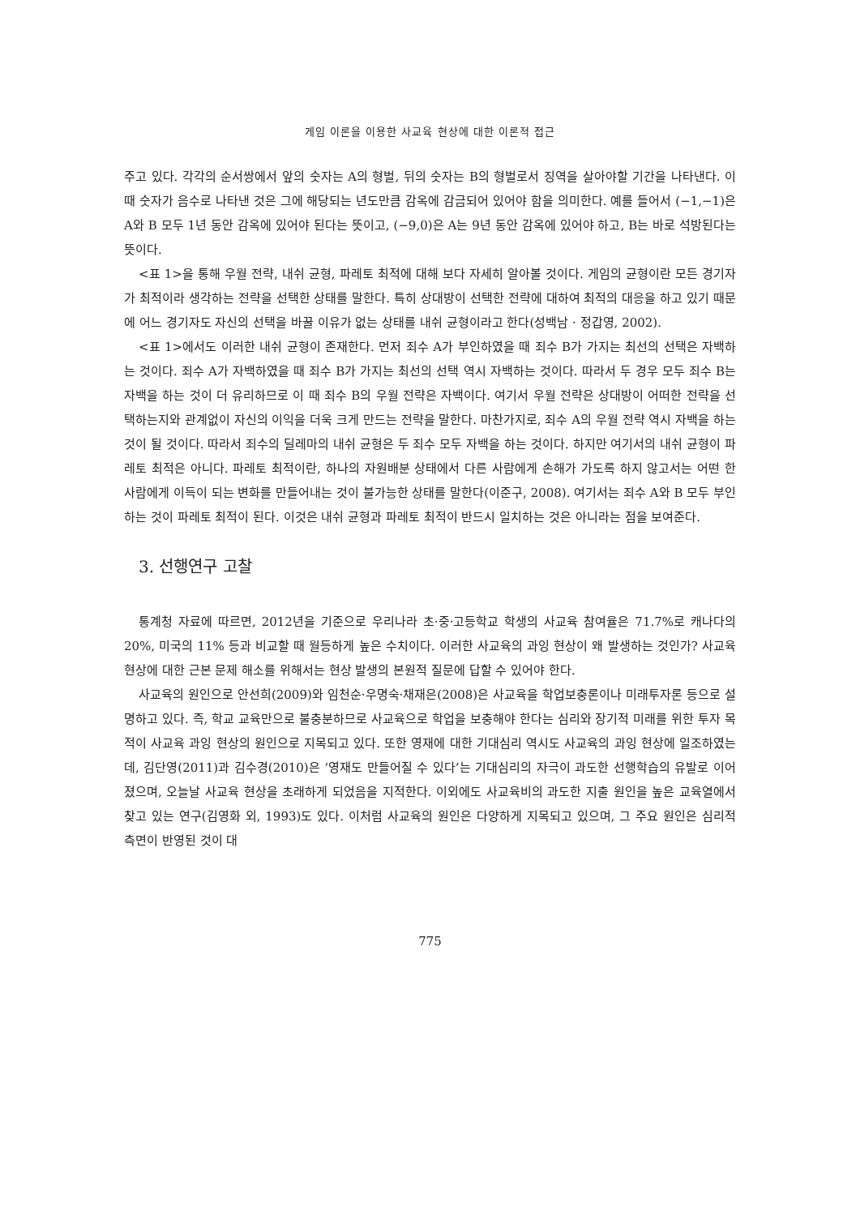게임 이론을 이용한 사교육 현상에 대한 이론적 접근
주고 있다. 각각의 순서쌍에서 앞의 숫자는 A의 형벌, 뒤의 숫자는 B의 형벌로서 징역을 살아야할 기간을 나타낸다. 이 때 숫자가 음수로 나타낸 것은 그에 해당되는 년도만큼 감옥에 감금되어 있어야 함을 의미한다. 예를 들어서 (−1,−1)은 A와 B 모두 1년 동안 감옥에 있어야 된다는 뜻이고, (−9,0)은 A는 9년 동안 감옥에 있어야 하고, B는 바로 석방된다는 뜻이다.
<표 1>을 통해 우월 전략, 내쉬 균형, 파레토 최적에 대해 보다 자세히 알아볼 것이다. 게임의 균형이란 모든 경기자가 최적이라 생각하는 전략을 선택한 상태를 말한다. 특히 상대방이 선택한 전략에 대하여 최적의 대응을 하고 있기 때문에 어느 경기자도 자신의 선택을 바꿀 이유가 없는 상태를 내쉬 균형이라고 한다(성백남 · 정갑영, 2002).
<표 1>에서도 이러한 내쉬 균형이 존재한다. 먼저 죄수 A가 부인하였을 때 죄수 B가 가지는 최선의 선택은 자백하는 것이다. 죄수 A가 자백하였을 때 죄수 B가 가지는 최선의 선택 역시 자백하는 것이다. 따라서 두 경우 모두 죄수 B는 자백을 하는 것이 더 유리하므로 이 때 죄수 B의 우월 전략은 자백이다. 여기서 우월 전략은 상대방이 어떠한 전략을 선택하는지와 관계없이 자신의 이익을 더욱 크게 만드는 전략을 말한다. 마찬가지로, 죄수 A의 우월 전략 역시 자백을 하는 것이 될 것이다. 따라서 죄수의 딜레마의 내쉬 균형은 두 죄수 모두 자백을 하는 것이다. 하지만 여기서의 내쉬 균형이 파레토 최적은 아니다. 파레토 최적이란, 하나의 자원배분 상태에서 다른 사람에게 손해가 가도록 하지 않고서는 어떤 한 사람에게 이득이 되는 변화를 만들어내는 것이 불가능한 상태를 말한다(이준구, 2008). 여기서는 죄수 A와 B 모두 부인하는 것이 파레토 최적이 된다. 이것은 내쉬 균형과 파레토 최적이 반드시 일치하는 것은 아니라는 점을 보여준다.
3. 선행연구 고찰
통계청 자료에 따르면, 2012년을 기준으로 우리나라 초·중·고등학교 학생의 사교육 참여율은 71.7%로 캐나다의 20%, 미국의 11% 등과 비교할 때 월등하게 높은 수치이다. 이러한 사교육의 과잉 현상이 왜 발생하는 것인가? 사교육 현상에 대한 근본 문제 해소를 위해서는 현상 발생의 본원적 질문에 답할 수 있어야 한다.
사교육의 원인으로 안선희(2009)와 임천순·우명숙·채재은(2008)은 사교육을 학업보충론이나 미래투자론 등으로 설명하고 있다. 즉, 학교 교육만으로 불충분하므로 사교육으로 학업을 보충해야 한다는 심리와 장기적 미래를 위한 투자 목적이 사교육 과잉 현상의 원인으로 지목되고 있다. 또한 영재에 대한 기대심리 역시도 사교육의 과잉 현상에 일조하였는데, 김단영(2011)과 김수경(2010)은 ‘영재도 만들어질 수 있다’는 기대심리의 자극이 과도한 선행학습의 유발로 이어졌으며, 오늘날 사교육 현상을 초래하게 되었음을 지적한다. 이외에도 사교육비의 과도한 지출 원인을 높은 교육열에서 찾고 있는 연구(김영화 외, 1993)도 있다. 이처럼 사교육의 원인은 다양하게 지목되고 있으며, 그 주요 원인은 심리적 측면이 반영된 것이 대
775